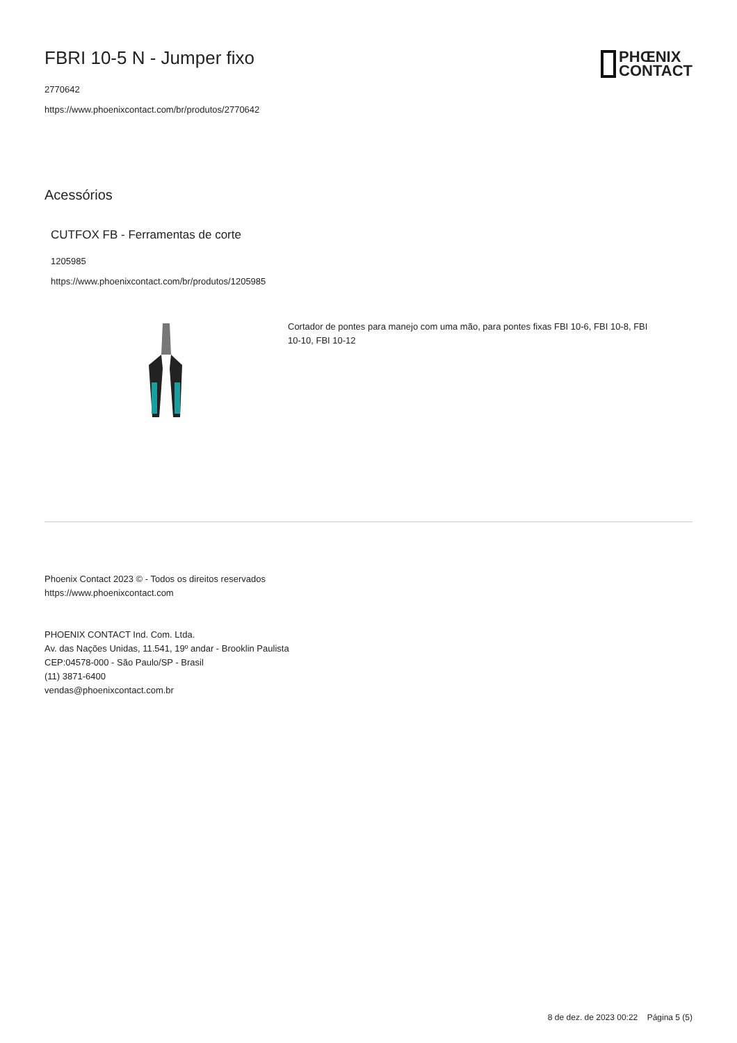FBRI 10-5 N - Jumper fixo
2770642
https://www.phoenixcontact.com/br/produtos/2770642
PHŒNIX
CONTACT
Acessórios
CUTFOX FB - Ferramentas de corte
1205985
https://www.phoenixcontact.com/br/produtos/1205985
Cortador de pontes para manejo com uma mão, para pontes fixas FBI 10-6, FBI 10-8, FBI 10-10, FBI 10-12
Phoenix Contact 2023 © - Todos os direitos reservados
https://www.phoenixcontact.com
PHOENIX CONTACT Ind. Com. Ltda.
Av. das Nações Unidas, 11.541, 19º andar - Brooklin Paulista
CEP:04578-000 - São Paulo/SP - Brasil
(11) 3871-6400
vendas@phoenixcontact.com.br
8 de dez. de 2023 00:22 Página 5 (5)